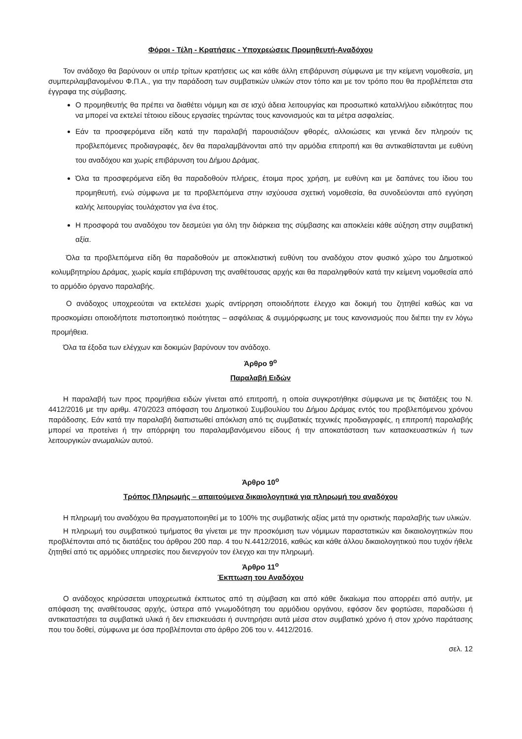Φόροι - Τέλη - Κρατήσεις - Υποχρεώσεις Προμηθευτή-Αναδόχου
Τον ανάδοχο θα βαρύνουν οι υπέρ τρίτων κρατήσεις ως και κάθε άλλη επιβάρυνση σύμφωνα με την κείμενη νομοθεσία, μη συμπεριλαμβανομένου Φ.Π.Α., για την παράδοση των συμβατικών υλικών στον τόπο και με τον τρόπο που θα προβλέπεται στα έγγραφα της σύμβασης.
Ο προμηθευτής θα πρέπει να διαθέτει νόμιμη και σε ισχύ άδεια λειτουργίας και προσωπικό καταλλήλου ειδικότητας που να μπορεί να εκτελεί τέτοιου είδους εργασίες τηρώντας τους κανονισμούς και τα μέτρα ασφαλείας.
Εάν τα προσφερόμενα είδη κατά την παραλαβή παρουσιάζουν φθορές, αλλοιώσεις και γενικά δεν πληρούν τις προβλεπόμενες προδιαγραφές, δεν θα παραλαμβάνονται από την αρμόδια επιτροπή και θα αντικαθίστανται με ευθύνη του αναδόχου και χωρίς επιβάρυνση του Δήμου Δράμας.
Όλα τα προσφερόμενα είδη θα παραδοθούν πλήρεις, έτοιμα προς χρήση, με ευθύνη και με δαπάνες του ίδιου του προμηθευτή, ενώ σύμφωνα με τα προβλεπόμενα στην ισχύουσα σχετική νομοθεσία, θα συνοδεύονται από εγγύηση καλής λειτουργίας τουλάχιστον για ένα έτος.
Η προσφορά του αναδόχου τον δεσμεύει για όλη την διάρκεια της σύμβασης και αποκλείει κάθε αύξηση στην συμβατική αξία.
Όλα τα προβλεπόμενα είδη θα παραδοθούν με αποκλειστική ευθύνη του αναδόχου στον φυσικό χώρο του Δημοτικού κολυμβητηρίου Δράμας, χωρίς καμία επιβάρυνση της αναθέτουσας αρχής και θα παραληφθούν κατά την κείμενη νομοθεσία από το αρμόδιο όργανο παραλαβής.
Ο ανάδοχος υποχρεούται να εκτελέσει χωρίς αντίρρηση οποιοδήποτε έλεγχο και δοκιμή του ζητηθεί καθώς και να προσκομίσει οποιοδήποτε πιστοποιητικό ποιότητας – ασφάλειας & συμμόρφωσης με τους κανονισμούς που διέπει την εν λόγω προμήθεια.
Όλα τα έξοδα των ελέγχων και δοκιμών βαρύνουν τον ανάδοχο.
Άρθρο 9<sup>ο</sup>
Παραλαβή Ειδών
Η παραλαβή των προς προμήθεια ειδών γίνεται από επιτροπή, η οποία συγκροτήθηκε σύμφωνα με τις διατάξεις του Ν. 4412/2016 με την αριθμ. 470/2023 απόφαση του Δημοτικού Συμβουλίου του Δήμου Δράμας εντός του προβλεπόμενου χρόνου παράδοσης. Εάν κατά την παραλαβή διαπιστωθεί απόκλιση από τις συμβατικές τεχνικές προδιαγραφές, η επιτροπή παραλαβής μπορεί να προτείνει ή την απόρριψη του παραλαμβανόμενου είδους ή την αποκατάσταση των κατασκευαστικών ή των λειτουργικών ανωμαλιών αυτού.
Άρθρο 10<sup>ο</sup>
Τρόπος Πληρωμής – απαιτούμενα δικαιολογητικά για πληρωμή του αναδόχου
Η πληρωμή του αναδόχου θα πραγματοποιηθεί με το 100% της συμβατικής αξίας μετά την οριστικής παραλαβής των υλικών.
Η πληρωμή του συμβατικού τιμήματος θα γίνεται με την προσκόμιση των νόμιμων παραστατικών και δικαιολογητικών που προβλέπονται από τις διατάξεις του άρθρου 200 παρ. 4 του Ν.4412/2016, καθώς και κάθε άλλου δικαιολογητικού που τυχόν ήθελε ζητηθεί από τις αρμόδιες υπηρεσίες που διενεργούν τον έλεγχο και την πληρωμή.
Άρθρο 11<sup>ο</sup>
Έκπτωση του Αναδόχου
Ο ανάδοχος κηρύσσεται υποχρεωτικά έκπτωτος από τη σύμβαση και από κάθε δικαίωμα που απορρέει από αυτήν, με απόφαση της αναθέτουσας αρχής, ύστερα από γνωμοδότηση του αρμόδιου οργάνου, εφόσον δεν φορτώσει, παραδώσει ή αντικαταστήσει τα συμβατικά υλικά ή δεν επισκευάσει ή συντηρήσει αυτά μέσα στον συμβατικό χρόνο ή στον χρόνο παράτασης που του δοθεί, σύμφωνα με όσα προβλέπονται στο άρθρο 206 του ν. 4412/2016.
σελ. 12